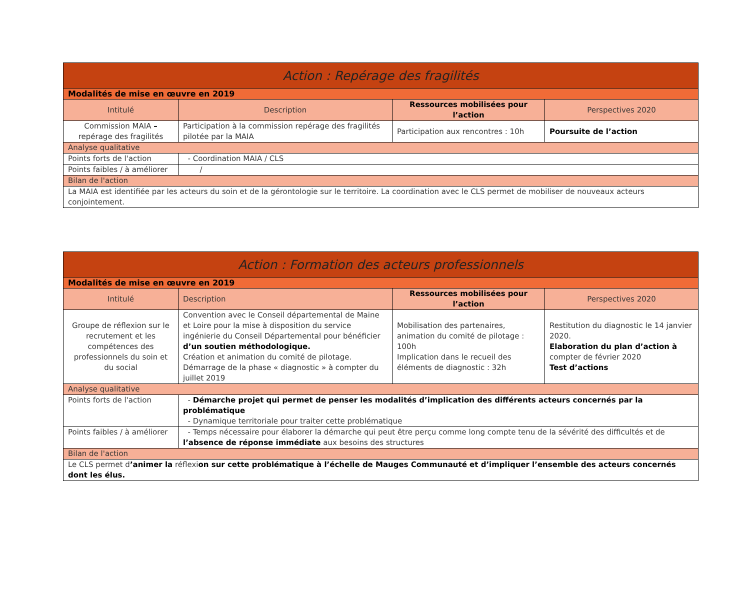| Action : Repérage des fragilités | | | |
| --- | --- | --- | --- |
| Modalités de mise en œuvre en 2019 | | | |
| Intitulé | Description | Ressources mobilisées pour l’action | Perspectives 2020 |
| Commission MAIA – repérage des fragilités | Participation à la commission repérage des fragilités pilotée par la MAIA | Participation aux rencontres : 10h | Poursuite de l’action |
| Analyse qualitative | | | |
| Points forts de l'action | - Coordination MAIA / CLS | | |
| Points faibles / à améliorer | / | | |
| Bilan de l'action | | | |
| La MAIA est identifiée par les acteurs du soin et de la gérontologie sur le territoire. La coordination avec le CLS permet de mobiliser de nouveaux acteurs conjointement. | | | |
| Action : Formation des acteurs professionnels | | | |
| --- | --- | --- | --- |
| Modalités de mise en œuvre en 2019 | | | |
| Intitulé | Description | Ressources mobilisées pour l’action | Perspectives 2020 |
| Groupe de réflexion sur le recrutement et les compétences des professionnels du soin et du social | Convention avec le Conseil départemental de Maine et Loire pour la mise à disposition du service ingénierie du Conseil Départemental pour bénéficier d’un soutien méthodologique. Création et animation du comité de pilotage. Démarrage de la phase « diagnostic » à compter du juillet 2019 | Mobilisation des partenaires, animation du comité de pilotage : 100h Implication dans le recueil des éléments de diagnostic : 32h | Restitution du diagnostic le 14 janvier 2020. Elaboration du plan d’action à compter de février 2020 Test d’actions |
| Analyse qualitative | | | |
| Points forts de l'action | - Démarche projet qui permet de penser les modalités d’implication des différents acteurs concernés par la problématique - Dynamique territoriale pour traiter cette problématique | | |
| Points faibles / à améliorer | - Temps nécessaire pour élaborer la démarche qui peut être perçu comme long compte tenu de la sévérité des difficultés et de l’absence de réponse immédiate aux besoins des structures | | |
| Bilan de l'action | | | |
| Le CLS permet d ’animer la réflexi on sur cette problématique à l’échelle de Mauges Communauté et d’impliquer l’ensemble des acteurs concernés dont les élus. | | | |